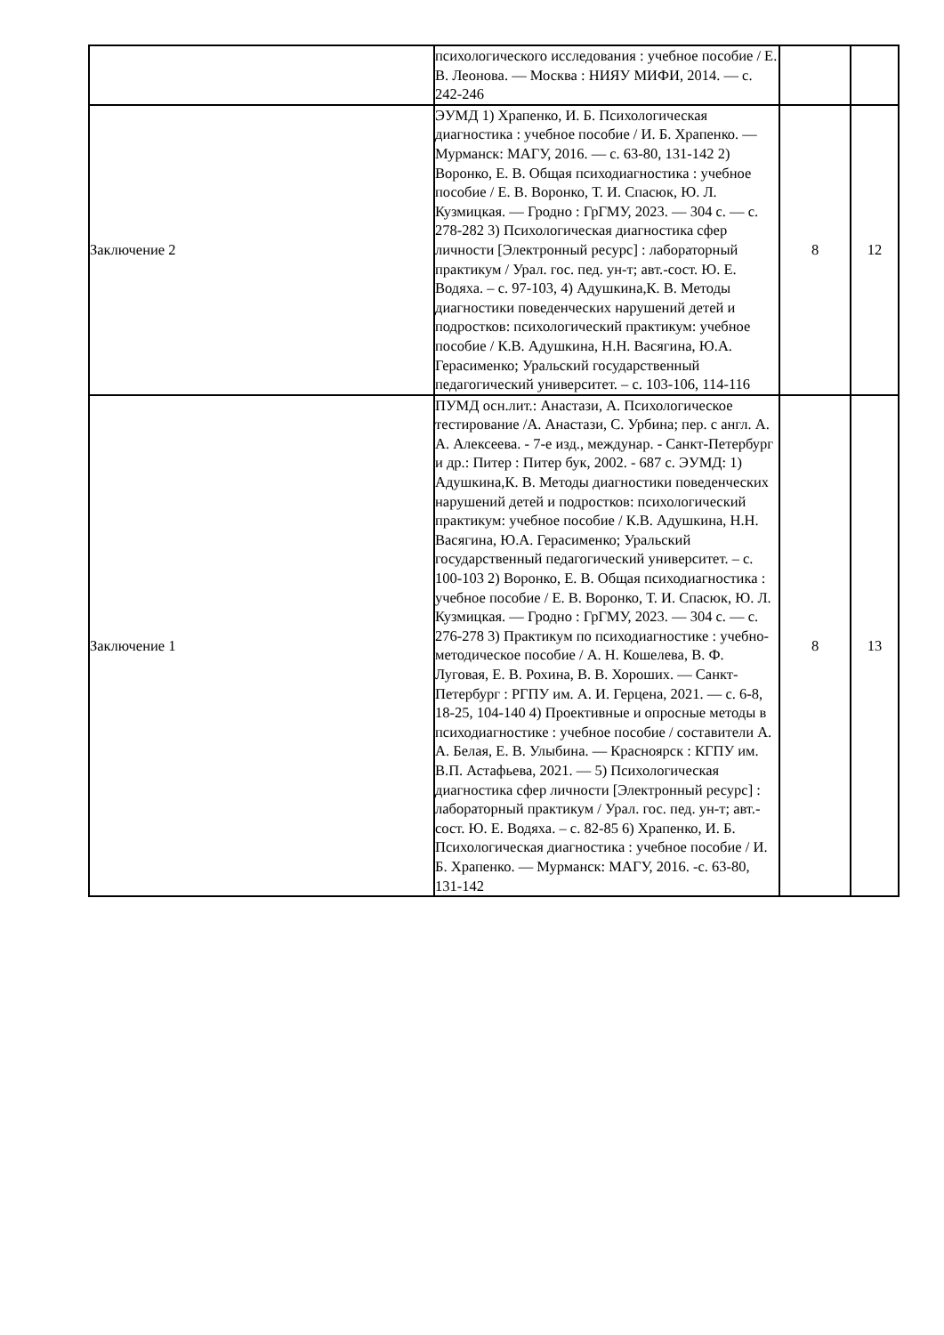| | психологического исследования : учебное пособие / Е. В. Леонова. — Москва : НИЯУ МИФИ, 2014. — с. 242-246 | | |
| Заключение 2 | ЭУМД 1) Храпенко, И. Б. Психологическая диагностика : учебное пособие / И. Б. Храпенко. — Мурманск: МАГУ, 2016. — с. 63-80, 131-142 2) Воронко, Е. В. Общая психодиагностика : учебное пособие / Е. В. Воронко, Т. И. Спасюк, Ю. Л. Кузмицкая. — Гродно : ГрГМУ, 2023. — 304 с. — с. 278-282 3) Психологическая диагностика сфер личности [Электронный ресурс] : лабораторный практикум / Урал. гос. пед. ун-т; авт.-сост. Ю. Е. Водяха. – с. 97-103, 4) Адушкина,К. В. Методы диагностики поведенческих нарушений детей и подростков: психологический практикум: учебное пособие / К.В. Адушкина, Н.Н. Васягина, Ю.А. Герасименко; Уральский государственный педагогический университет. – с. 103-106, 114-116 | 8 | 12 |
| Заключение 1 | ПУМД осн.лит.: Анастази, А. Психологическое тестирование /А. Анастази, С. Урбина; пер. с англ. А. А. Алексеева. - 7-е изд., междунар. - Санкт-Петербург и др.: Питер : Питер бук, 2002. - 687 с. ЭУМД: 1) Адушкина,К. В. Методы диагностики поведенческих нарушений детей и подростков: психологический практикум: учебное пособие / К.В. Адушкина, Н.Н. Васягина, Ю.А. Герасименко; Уральский государственный педагогический университет. – с. 100-103 2) Воронко, Е. В. Общая психодиагностика : учебное пособие / Е. В. Воронко, Т. И. Спасюк, Ю. Л. Кузмицкая. — Гродно : ГрГМУ, 2023. — 304 с. — с. 276-278 3) Практикум по психодиагностике : учебно-методическое пособие / А. Н. Кошелева, В. Ф. Луговая, Е. В. Рохина, В. В. Хороших. — Санкт-Петербург : РГПУ им. А. И. Герцена, 2021. — с. 6-8, 18-25, 104-140 4) Проективные и опросные методы в психодиагностике : учебное пособие / составители А. А. Белая, Е. В. Улыбина. — Красноярск : КГПУ им. В.П. Астафьева, 2021. — 5) Психологическая диагностика сфер личности [Электронный ресурс] : лабораторный практикум / Урал. гос. пед. ун-т; авт.-сост. Ю. Е. Водяха. – с. 82-85 6) Храпенко, И. Б. Психологическая диагностика : учебное пособие / И. Б. Храпенко. — Мурманск: МАГУ, 2016. -с. 63-80, 131-142 | 8 | 13 |